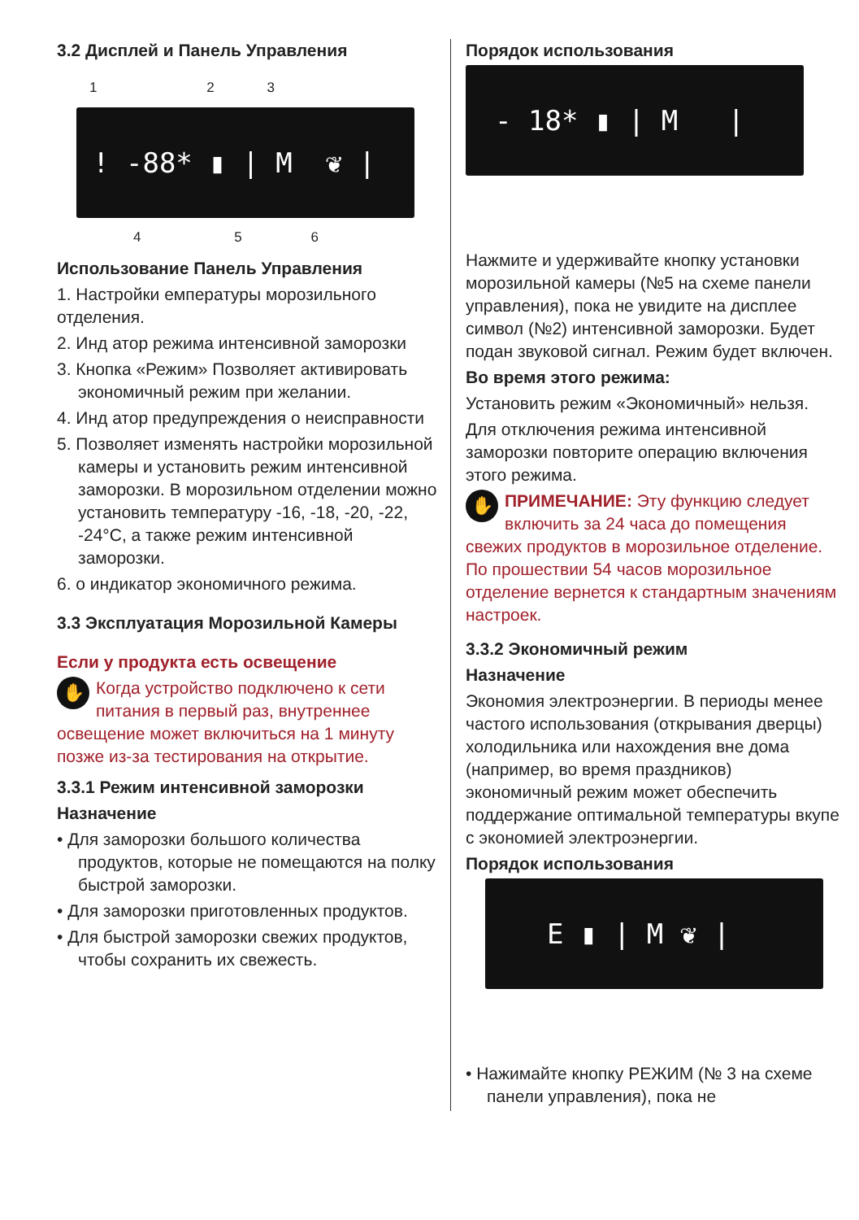3.2 Дисплей и Панель Управления
1 2 3
! -88* ▮ | M ❦ |
4 5 6
Использование Панель Управления
1. Настройки емпературы морозильного отделения.
2. Инд атор режима интенсивной заморозки
3. Кнопка «Режим» Позволяет активировать экономичный режим при желании.
4. Инд атор предупреждения о неисправности
5. Позволяет изменять настройки морозильной камеры и установить режим интенсивной заморозки. В морозильном отделении можно установить температуру -16, -18, -20, -22, -24°C, а также режим интенсивной заморозки.
6. о индикатор экономичного режима.
3.3 Эксплуатация Морозильной Камеры
Если у продукта есть освещение
✋ Когда устройство подключено к сети питания в первый раз, внутреннее освещение может включиться на 1 минуту позже из-за тестирования на открытие.
3.3.1 Режим интенсивной заморозки
Назначение
• Для заморозки большого количества продуктов, которые не помещаются на полку быстрой заморозки.
• Для заморозки приготовленных продуктов.
• Для быстрой заморозки свежих продуктов, чтобы сохранить их свежесть.
Порядок использования
- 18* ▮ | M |
Нажмите и удерживайте кнопку установки морозильной камеры (№5 на схеме панели управления), пока не увидите на дисплее символ (№2) интенсивной заморозки. Будет подан звуковой сигнал. Режим будет включен.
Во время этого режима:
Установить режим «Экономичный» нельзя.
Для отключения режима интенсивной заморозки повторите операцию включения этого режима.
✋ ПРИМЕЧАНИЕ: Эту функцию следует включить за 24 часа до помещения свежих продуктов в морозильное отделение. По прошествии 54 часов морозильное отделение вернется к стандартным значениям настроек.
3.3.2 Экономичный режим
Назначение
Экономия электроэнергии. В периоды менее частого использования (открывания дверцы) холодильника или нахождения вне дома (например, во время праздников) экономичный режим может обеспечить поддержание оптимальной температуры вкупе с экономией электроэнергии.
Порядок использования
E ▮ | M ❦ |
• Нажимайте кнопку РЕЖИМ (№ 3 на схеме панели управления), пока не